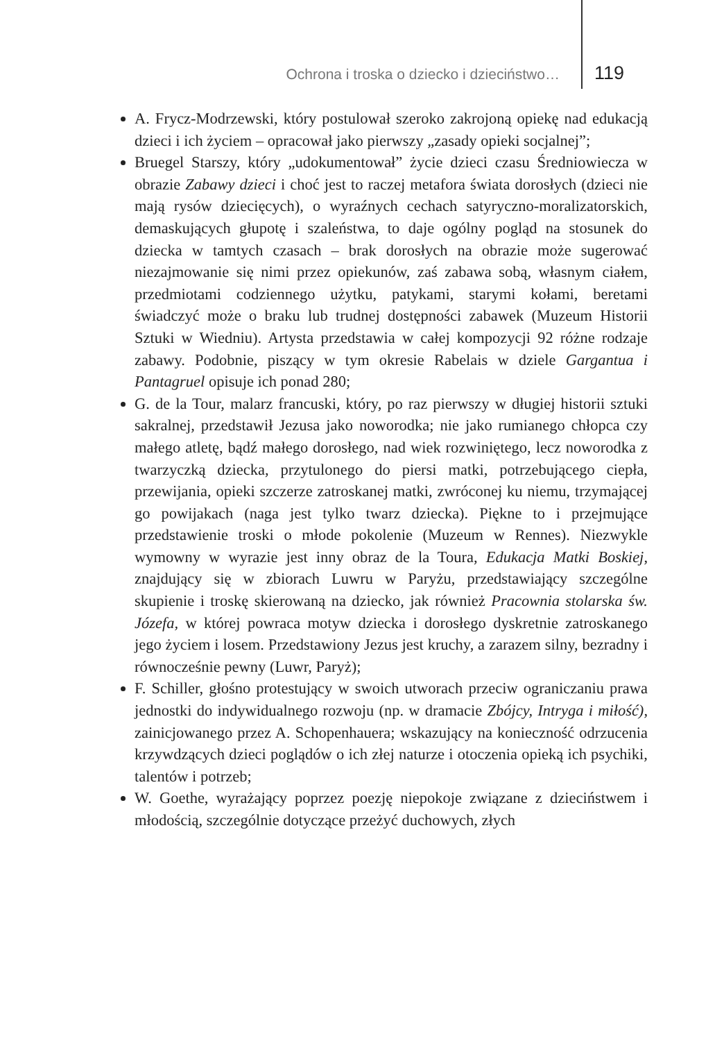Ochrona i troska o dziecko i dzieciństwo… 119
A. Frycz-Modrzewski, który postulował szeroko zakrojoną opiekę nad edukacją dzieci i ich życiem – opracował jako pierwszy „zasady opieki socjalnej”;
Bruegel Starszy, który „udokumentował” życie dzieci czasu Średniowiecza w obrazie Zabawy dzieci i choć jest to raczej metafora świata dorosłych (dzieci nie mają rysów dziecięcych), o wyraźnych cechach satyryczno-moralizatorskich, demaskujących głupotę i szaleństwa, to daje ogólny pogląd na stosunek do dziecka w tamtych czasach – brak dorosłych na obrazie może sugerować niezajmowanie się nimi przez opiekunów, zaś zabawa sobą, własnym ciałem, przedmiotami codziennego użytku, patykami, starymi kołami, beretami świadczyć może o braku lub trudnej dostępności zabawek (Muzeum Historii Sztuki w Wiedniu). Artysta przedstawia w całej kompozycji 92 różne rodzaje zabawy. Podobnie, piszący w tym okresie Rabelais w dziele Gargantua i Pantagruel opisuje ich ponad 280;
G. de la Tour, malarz francuski, który, po raz pierwszy w długiej historii sztuki sakralnej, przedstawił Jezusa jako noworodka; nie jako rumianego chłopca czy małego atletę, bądź małego dorosłego, nad wiek rozwiniętego, lecz noworodka z twarzyczką dziecka, przytulonego do piersi matki, potrzebującego ciepła, przewijania, opieki szczerze zatroskanej matki, zwróconej ku niemu, trzymającej go powijakach (naga jest tylko twarz dziecka). Piękne to i przejmujące przedstawienie troski o młode pokolenie (Muzeum w Rennes). Niezwykle wymowny w wyrazie jest inny obraz de la Toura, Edukacja Matki Boskiej, znajdujący się w zbiorach Luwru w Paryżu, przedstawiający szczególne skupienie i troskę skierowaną na dziecko, jak również Pracownia stolarska św. Józefa, w której powraca motyw dziecka i dorosłego dyskretnie zatroskanego jego życiem i losem. Przedstawiony Jezus jest kruchy, a zarazem silny, bezradny i równocześnie pewny (Luwr, Paryż);
F. Schiller, głośno protestujący w swoich utworach przeciw ograniczaniu prawa jednostki do indywidualnego rozwoju (np. w dramacie Zbójcy, Intryga i miłość), zainicjowanego przez A. Schopenhauera; wskazujący na konieczność odrzucenia krzywdzących dzieci poglądów o ich złej naturze i otoczenia opieką ich psychiki, talentów i potrzeb;
W. Goethe, wyrażający poprzez poezję niepokoje związane z dzieciństwem i młodością, szczególnie dotyczące przeżyć duchowych, złych